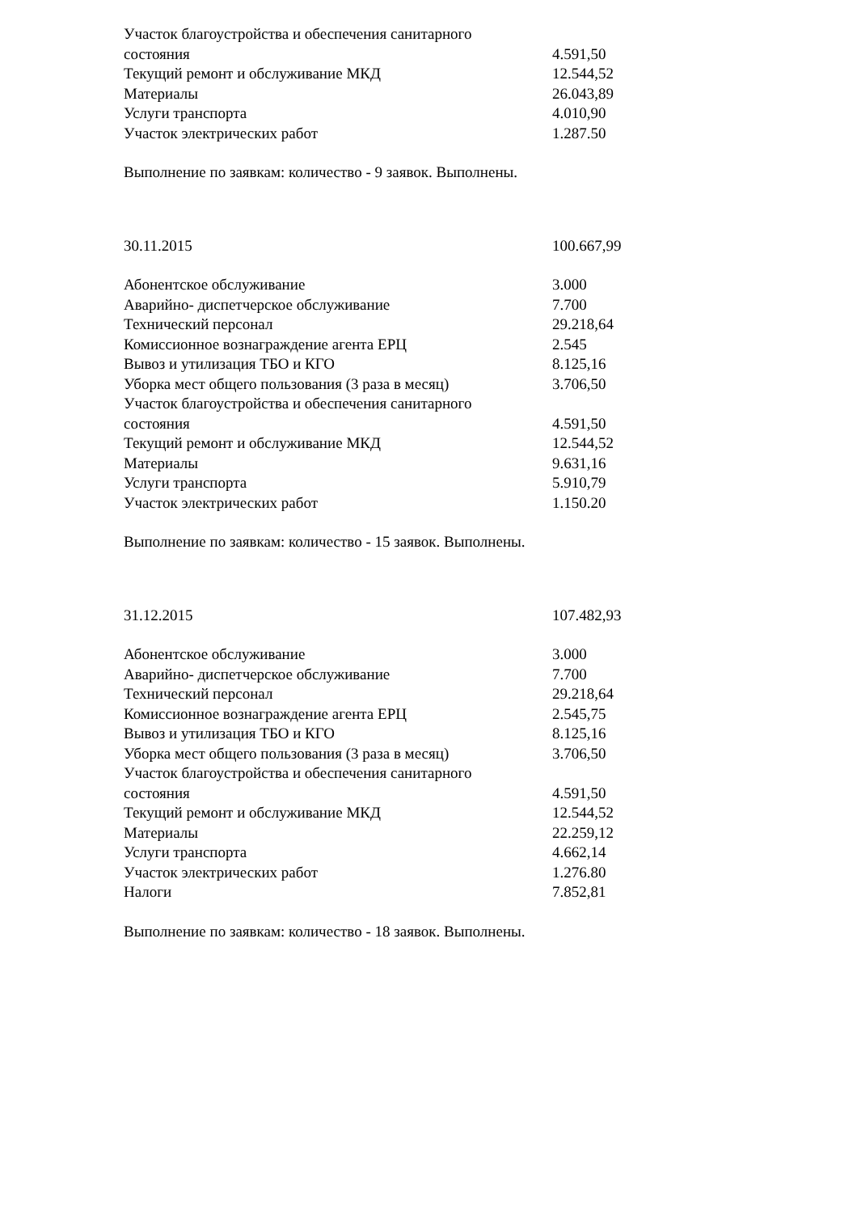| Участок благоустройства и обеспечения санитарного состояния | 4.591,50 |
| Текущий ремонт и обслуживание МКД | 12.544,52 |
| Материалы | 26.043,89 |
| Услуги транспорта | 4.010,90 |
| Участок электрических работ | 1.287.50 |
Выполнение по заявкам: количество - 9 заявок. Выполнены.
| 30.11.2015 | 100.667,99 |
| Абонентское обслуживание | 3.000 |
| Аварийно- диспетчерское обслуживание | 7.700 |
| Технический персонал | 29.218,64 |
| Комиссионное вознаграждение агента ЕРЦ | 2.545 |
| Вывоз и утилизация ТБО и КГО | 8.125,16 |
| Уборка мест общего пользования (3 раза в месяц) | 3.706,50 |
| Участок благоустройства и обеспечения санитарного состояния | 4.591,50 |
| Текущий ремонт и обслуживание МКД | 12.544,52 |
| Материалы | 9.631,16 |
| Услуги транспорта | 5.910,79 |
| Участок электрических работ | 1.150.20 |
Выполнение по заявкам: количество - 15 заявок. Выполнены.
| 31.12.2015 | 107.482,93 |
| Абонентское обслуживание | 3.000 |
| Аварийно- диспетчерское обслуживание | 7.700 |
| Технический персонал | 29.218,64 |
| Комиссионное вознаграждение агента ЕРЦ | 2.545,75 |
| Вывоз и утилизация ТБО и КГО | 8.125,16 |
| Уборка мест общего пользования (3 раза в месяц) | 3.706,50 |
| Участок благоустройства и обеспечения санитарного состояния | 4.591,50 |
| Текущий ремонт и обслуживание МКД | 12.544,52 |
| Материалы | 22.259,12 |
| Услуги транспорта | 4.662,14 |
| Участок электрических работ | 1.276.80 |
| Налоги | 7.852,81 |
Выполнение по заявкам: количество - 18 заявок. Выполнены.